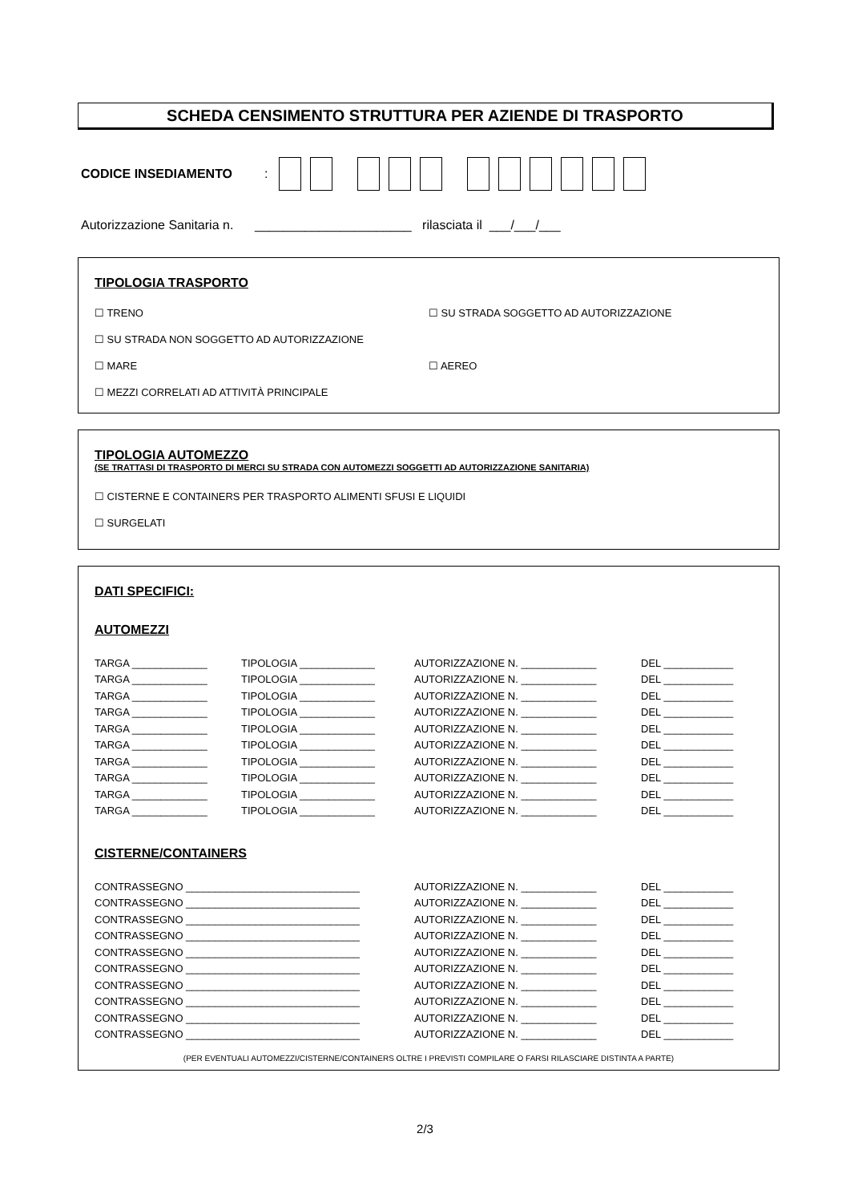SCHEDA CENSIMENTO STRUTTURA PER AZIENDE DI TRASPORTO
CODICE INSEDIAMENTO:
Autorizzazione Sanitaria n. ______________________ rilasciata il ___/___/___
TIPOLOGIA TRASPORTO
☐ TRENO ☐ SU STRADA SOGGETTO AD AUTORIZZAZIONE
☐ SU STRADA NON SOGGETTO AD AUTORIZZAZIONE
☐ MARE ☐ AEREO
☐ MEZZI CORRELATI AD ATTIVITÀ PRINCIPALE
TIPOLOGIA AUTOMEZZO
(SE TRATTASI DI TRASPORTO DI MERCI SU STRADA CON AUTOMEZZI SOGGETTI AD AUTORIZZAZIONE SANITARIA)
☐ CISTERNE E CONTAINERS PER TRASPORTO ALIMENTI SFUSI E LIQUIDI
☐ SURGELATI
DATI SPECIFICI:
AUTOMEZZI
| TARGA _____________ | TIPOLOGIA _____________ | AUTORIZZAZIONE N. _____________ | DEL ____________ |
| TARGA _____________ | TIPOLOGIA _____________ | AUTORIZZAZIONE N. _____________ | DEL ____________ |
| TARGA _____________ | TIPOLOGIA _____________ | AUTORIZZAZIONE N. _____________ | DEL ____________ |
| TARGA _____________ | TIPOLOGIA _____________ | AUTORIZZAZIONE N. _____________ | DEL ____________ |
| TARGA _____________ | TIPOLOGIA _____________ | AUTORIZZAZIONE N. _____________ | DEL ____________ |
| TARGA _____________ | TIPOLOGIA _____________ | AUTORIZZAZIONE N. _____________ | DEL ____________ |
| TARGA _____________ | TIPOLOGIA _____________ | AUTORIZZAZIONE N. _____________ | DEL ____________ |
| TARGA _____________ | TIPOLOGIA _____________ | AUTORIZZAZIONE N. _____________ | DEL ____________ |
| TARGA _____________ | TIPOLOGIA _____________ | AUTORIZZAZIONE N. _____________ | DEL ____________ |
| TARGA _____________ | TIPOLOGIA _____________ | AUTORIZZAZIONE N. _____________ | DEL ____________ |
CISTERNE/CONTAINERS
| CONTRASSEGNO ______________________________ | AUTORIZZAZIONE N. _____________ | DEL ____________ |
| CONTRASSEGNO ______________________________ | AUTORIZZAZIONE N. _____________ | DEL ____________ |
| CONTRASSEGNO ______________________________ | AUTORIZZAZIONE N. _____________ | DEL ____________ |
| CONTRASSEGNO ______________________________ | AUTORIZZAZIONE N. _____________ | DEL ____________ |
| CONTRASSEGNO ______________________________ | AUTORIZZAZIONE N. _____________ | DEL ____________ |
| CONTRASSEGNO ______________________________ | AUTORIZZAZIONE N. _____________ | DEL ____________ |
| CONTRASSEGNO ______________________________ | AUTORIZZAZIONE N. _____________ | DEL ____________ |
| CONTRASSEGNO ______________________________ | AUTORIZZAZIONE N. _____________ | DEL ____________ |
| CONTRASSEGNO ______________________________ | AUTORIZZAZIONE N. _____________ | DEL ____________ |
| CONTRASSEGNO ______________________________ | AUTORIZZAZIONE N. _____________ | DEL ____________ |
(PER EVENTUALI AUTOMEZZI/CISTERNE/CONTAINERS OLTRE I PREVISTI COMPILARE O FARSI RILASCIARE DISTINTA A PARTE)
2/3